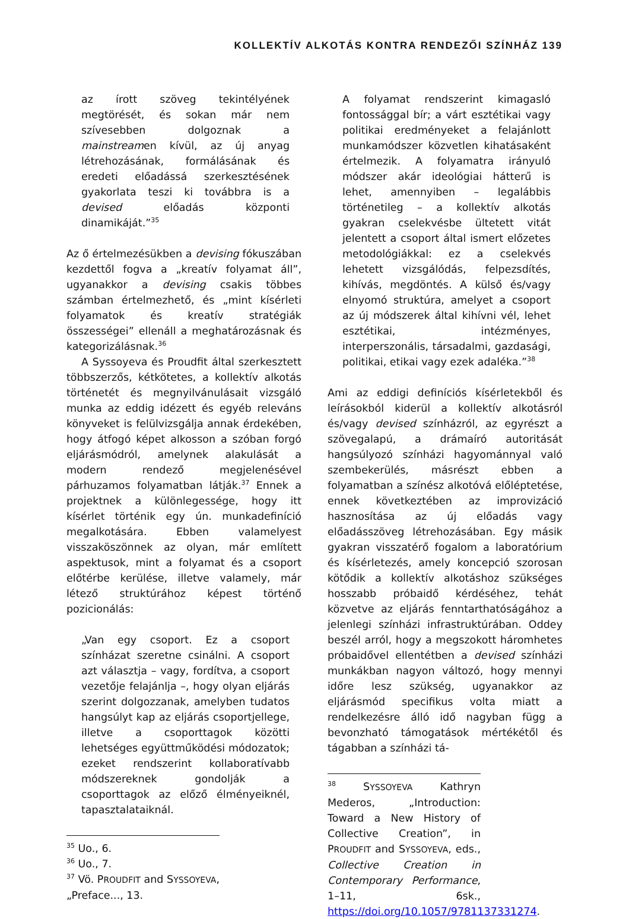KOLLEKTÍV ALKOTÁS KONTRA RENDEZŐI SZÍNHÁZ 139
az írott szöveg tekintélyének megtörését, és sokan már nem szívesebben dolgoznak a mainstreamen kívül, az új anyag létrehozásának, formálásának és eredeti előadássá szerkesztésének gyakorlata teszi ki továbbra is a devised előadás központi dinamikáját.”<sup>35</sup>
Az ő értelmezésükben a devising fókuszában kezdettől fogva a „kreatív folyamat áll”, ugyanakkor a devising csakis többes számban értelmezhető, és „mint kísérleti folyamatok és kreatív stratégiák összességei” ellenáll a meghatározásnak és kategorizálásnak.<sup>36</sup>
A Syssoyeva és Proudfit által szerkesztett többszerzős, kétkötetes, a kollektív alkotás történetét és megnyilvánulásait vizsgáló munka az eddig idézett és egyéb releváns könyveket is felülvizsgálja annak érdekében, hogy átfogó képet alkosson a szóban forgó eljárásmódról, amelynek alakulását a modern rendező megjelenésével párhuzamos folyamatban látják.<sup>37</sup> Ennek a projektnek a különlegessége, hogy itt kísérlet történik egy ún. munkadefiníció megalkotására. Ebben valamelyest visszaköszönnek az olyan, már említett aspektusok, mint a folyamat és a csoport előtérbe kerülése, illetve valamely, már létező struktúrához képest történő pozicionálás:
„Van egy csoport. Ez a csoport színházat szeretne csinálni. A csoport azt választja – vagy, fordítva, a csoport vezetője felajánlja –, hogy olyan eljárás szerint dolgozzanak, amelyben tudatos hangsúlyt kap az eljárás csoportjellege, illetve a csoporttagok közötti lehetséges együttműködési módozatok; ezeket rendszerint kollaboratívabb módszereknek gondolják a csoporttagok az előző élményeiknél, tapasztalataiknál.
<sup>35</sup> Uo., 6.
<sup>36</sup> Uo., 7.
<sup>37</sup> Vö. PROUDFIT and SYSSOYEVA, „Preface..., 13.
A folyamat rendszerint kimagasló fontossággal bír; a várt esztétikai vagy politikai eredményeket a felajánlott munkamódszer közvetlen kihatásaként értelmezik. A folyamatra irányuló módszer akár ideológiai hátterű is lehet, amennyiben – legalábbis történetileg – a kollektív alkotás gyakran cselekvésbe ültetett vitát jelentett a csoport által ismert előzetes metodológiákkal: ez a cselekvés lehetett vizsgálódás, felpezsdítés, kihívás, megdöntés. A külső és/vagy elnyomó struktúra, amelyet a csoport az új módszerek által kihívni vél, lehet esztétikai, intézményes, interperszonális, társadalmi, gazdasági, politikai, etikai vagy ezek adaléka.”<sup>38</sup>
Ami az eddigi definíciós kísérletekből és leírásokból kiderül a kollektív alkotásról és/vagy devised színházról, az egyrészt a szövegalapú, a drámaíró autoritását hangsúlyozó színházi hagyománnyal való szembekerülés, másrészt ebben a folyamatban a színész alkotóvá előléptetése, ennek következtében az improvizáció hasznosítása az új előadás vagy előadásszöveg létrehozásában. Egy másik gyakran visszatérő fogalom a laboratórium és kísérletezés, amely koncepció szorosan kötődik a kollektív alkotáshoz szükséges hosszabb próbaidő kérdéséhez, tehát közvetve az eljárás fenntarthatóságához a jelenlegi színházi infrastruktúrában. Oddey beszél arról, hogy a megszokott háromhetes próbaidővel ellentétben a devised színházi munkákban nagyon változó, hogy mennyi időre lesz szükség, ugyanakkor az eljárásmód specifikus volta miatt a rendelkezésre álló idő nagyban függ a bevonzható támogatások mértékétől és tágabban a színházi tá-
<sup>38</sup> SYSSOYEVA Kathryn Mederos, „Introduction: Toward a New History of Collective Creation”, in PROUDFIT and SYSSOYEVA, eds., Collective Creation in Contemporary Performance, 1–11, 6sk., https://doi.org/10.1057/9781137331274.